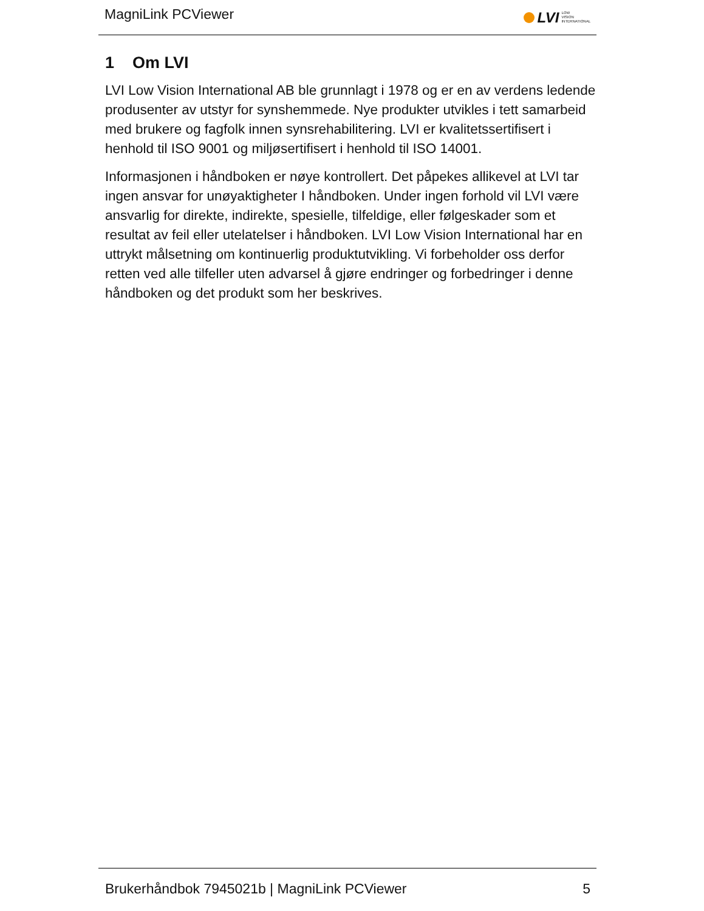MagniLink PCViewer LVI LOW
VISION
INTERNATIONAL
1 Om LVI
LVI Low Vision International AB ble grunnlagt i 1978 og er en av verdens ledende produsenter av utstyr for synshemmede. Nye produkter utvikles i tett samarbeid med brukere og fagfolk innen synsrehabilitering. LVI er kvalitetssertifisert i henhold til ISO 9001 og miljøsertifisert i henhold til ISO 14001.
Informasjonen i håndboken er nøye kontrollert. Det påpekes allikevel at LVI tar ingen ansvar for unøyaktigheter I håndboken. Under ingen forhold vil LVI være ansvarlig for direkte, indirekte, spesielle, tilfeldige, eller følgeskader som et resultat av feil eller utelatelser i håndboken. LVI Low Vision International har en uttrykt målsetning om kontinuerlig produktutvikling. Vi forbeholder oss derfor retten ved alle tilfeller uten advarsel å gjøre endringer og forbedringer i denne håndboken og det produkt som her beskrives.
Brukerhåndbok 7945021b | MagniLink PCViewer 5